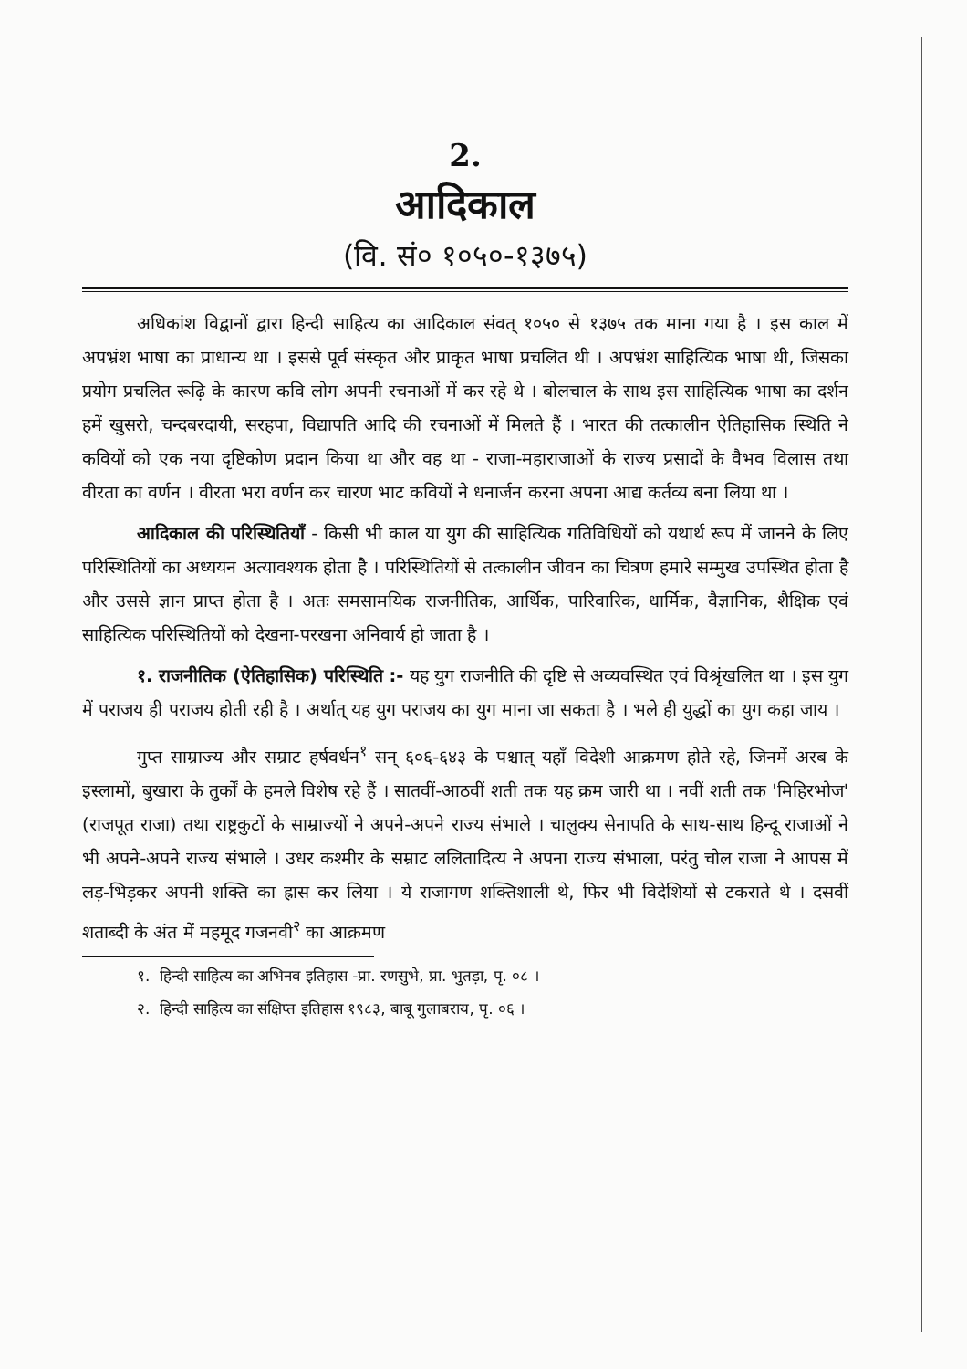2.
आदिकाल
(वि. सं० १०५०-१३७५)
अधिकांश विद्वानों द्वारा हिन्दी साहित्य का आदिकाल संवत् १०५० से १३७५ तक माना गया है । इस काल में अपभ्रंश भाषा का प्राधान्य था । इससे पूर्व संस्कृत और प्राकृत भाषा प्रचलित थी । अपभ्रंश साहित्यिक भाषा थी, जिसका प्रयोग प्रचलित रूढ़ि के कारण कवि लोग अपनी रचनाओं में कर रहे थे । बोलचाल के साथ इस साहित्यिक भाषा का दर्शन हमें खुसरो, चन्दबरदायी, सरहपा, विद्यापति आदि की रचनाओं में मिलते हैं । भारत की तत्कालीन ऐतिहासिक स्थिति ने कवियों को एक नया दृष्टिकोण प्रदान किया था और वह था - राजा-महाराजाओं के राज्य प्रसादों के वैभव विलास तथा वीरता का वर्णन । वीरता भरा वर्णन कर चारण भाट कवियों ने धनार्जन करना अपना आद्य कर्तव्य बना लिया था ।
आदिकाल की परिस्थितियाँ - किसी भी काल या युग की साहित्यिक गतिविधियों को यथार्थ रूप में जानने के लिए परिस्थितियों का अध्ययन अत्यावश्यक होता है । परिस्थितियों से तत्कालीन जीवन का चित्रण हमारे सम्मुख उपस्थित होता है और उससे ज्ञान प्राप्त होता है । अतः समसामयिक राजनीतिक, आर्थिक, पारिवारिक, धार्मिक, वैज्ञानिक, शैक्षिक एवं साहित्यिक परिस्थितियों को देखना-परखना अनिवार्य हो जाता है ।
१. राजनीतिक (ऐतिहासिक) परिस्थिति :- यह युग राजनीति की दृष्टि से अव्यवस्थित एवं विश्रृंखलित था । इस युग में पराजय ही पराजय होती रही है । अर्थात् यह युग पराजय का युग माना जा सकता है । भले ही युद्धों का युग कहा जाय ।
गुप्त साम्राज्य और सम्राट हर्षवर्धन<sup>१</sup> सन् ६०६-६४३ के पश्चात् यहाँ विदेशी आक्रमण होते रहे, जिनमें अरब के इस्लामों, बुखारा के तुर्कों के हमले विशेष रहे हैं । सातवीं-आठवीं शती तक यह क्रम जारी था । नवीं शती तक 'मिहिरभोज' (राजपूत राजा) तथा राष्ट्रकुटों के साम्राज्यों ने अपने-अपने राज्य संभाले । चालुक्य सेनापति के साथ-साथ हिन्दू राजाओं ने भी अपने-अपने राज्य संभाले । उधर कश्मीर के सम्राट ललितादित्य ने अपना राज्य संभाला, परंतु चोल राजा ने आपस में लड़-भिड़कर अपनी शक्ति का ह्रास कर लिया । ये राजागण शक्तिशाली थे, फिर भी विदेशियों से टकराते थे । दसवीं शताब्दी के अंत में महमूद गजनवी<sup>२</sup> का आक्रमण
१. हिन्दी साहित्य का अभिनव इतिहास -प्रा. रणसुभे, प्रा. भुतड़ा, पृ. ०८ ।
२. हिन्दी साहित्य का संक्षिप्त इतिहास १९८३, बाबू गुलाबराय, पृ. ०६ ।